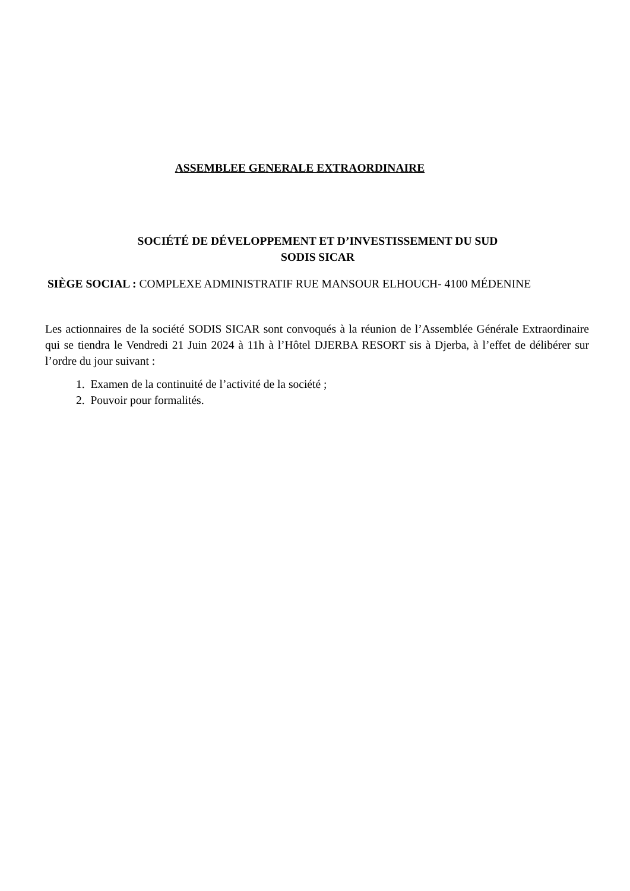ASSEMBLEE GENERALE EXTRAORDINAIRE
SOCIÉTÉ DE DÉVELOPPEMENT ET D’INVESTISSEMENT DU SUD
SODIS SICAR
SIÈGE SOCIAL : COMPLEXE ADMINISTRATIF RUE MANSOUR ELHOUCH- 4100 MÉDENINE
Les actionnaires de la société SODIS SICAR sont convoqués à la réunion de l’Assemblée Générale Extraordinaire qui se tiendra le Vendredi 21 Juin 2024 à 11h à l’Hôtel DJERBA RESORT sis à Djerba, à l’effet de délibérer sur l’ordre du jour suivant :
1. Examen de la continuité de l’activité de la société ;
2. Pouvoir pour formalités.